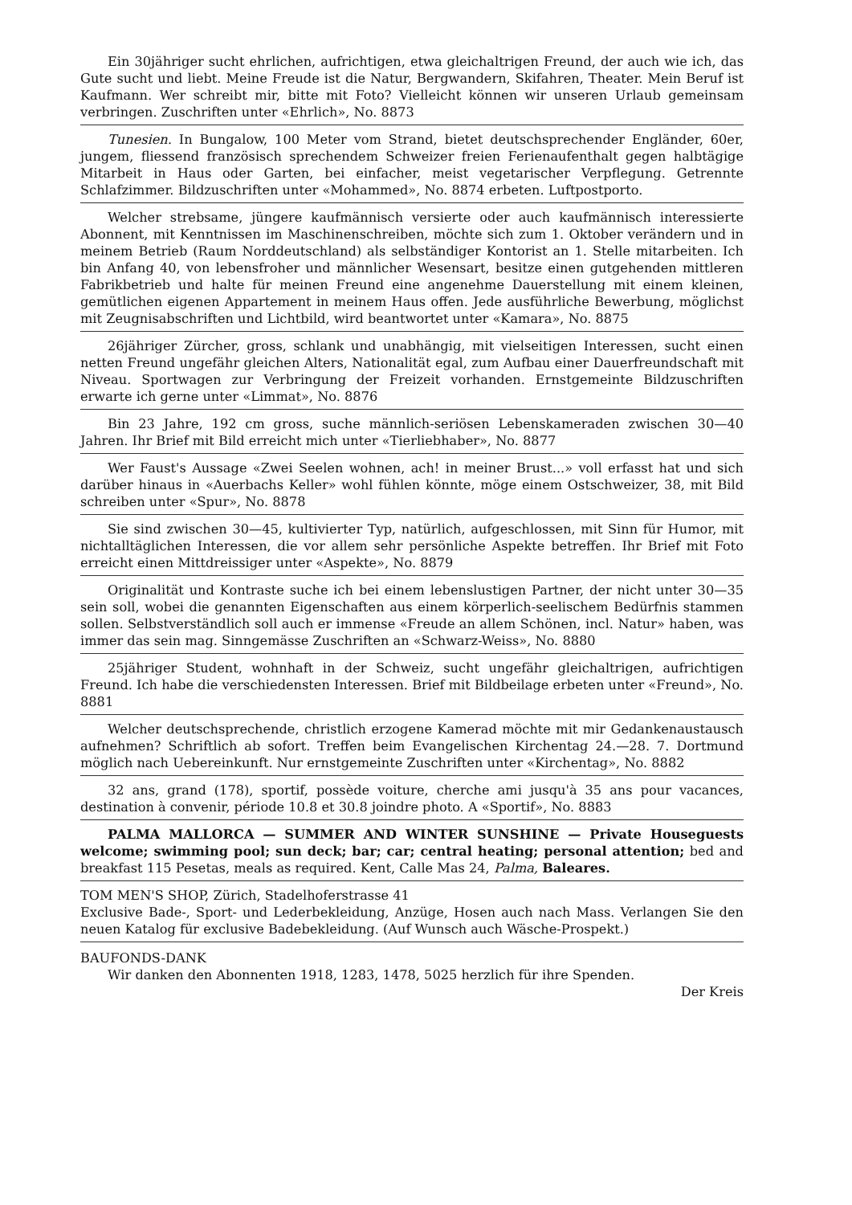Ein 30jähriger sucht ehrlichen, aufrichtigen, etwa gleichaltrigen Freund, der auch wie ich, das Gute sucht und liebt. Meine Freude ist die Natur, Bergwandern, Skifahren, Theater. Mein Beruf ist Kaufmann. Wer schreibt mir, bitte mit Foto? Vielleicht können wir unseren Urlaub gemeinsam verbringen. Zuschriften unter «Ehrlich», No. 8873
Tunesien. In Bungalow, 100 Meter vom Strand, bietet deutschsprechender Engländer, 60er, jungem, fliessend französisch sprechendem Schweizer freien Ferienaufenthalt gegen halbtägige Mitarbeit in Haus oder Garten, bei einfacher, meist vegetarischer Verpflegung. Getrennte Schlafzimmer. Bildzuschriften unter «Mohammed», No. 8874 erbeten. Luftpostporto.
Welcher strebsame, jüngere kaufmännisch versierte oder auch kaufmännisch interessierte Abonnent, mit Kenntnissen im Maschinenschreiben, möchte sich zum 1. Oktober verändern und in meinem Betrieb (Raum Norddeutschland) als selbständiger Kontorist an 1. Stelle mitarbeiten. Ich bin Anfang 40, von lebensfroher und männlicher Wesensart, besitze einen gutgehenden mittleren Fabrikbetrieb und halte für meinen Freund eine angenehme Dauerstellung mit einem kleinen, gemütlichen eigenen Appartement in meinem Haus offen. Jede ausführliche Bewerbung, möglichst mit Zeugnisabschriften und Lichtbild, wird beantwortet unter «Kamara», No. 8875
26jähriger Zürcher, gross, schlank und unabhängig, mit vielseitigen Interessen, sucht einen netten Freund ungefähr gleichen Alters, Nationalität egal, zum Aufbau einer Dauerfreundschaft mit Niveau. Sportwagen zur Verbringung der Freizeit vorhanden. Ernstgemeinte Bildzuschriften erwarte ich gerne unter «Limmat», No. 8876
Bin 23 Jahre, 192 cm gross, suche männlich-seriösen Lebenskameraden zwischen 30—40 Jahren. Ihr Brief mit Bild erreicht mich unter «Tierliebhaber», No. 8877
Wer Faust's Aussage «Zwei Seelen wohnen, ach! in meiner Brust...» voll erfasst hat und sich darüber hinaus in «Auerbachs Keller» wohl fühlen könnte, möge einem Ostschweizer, 38, mit Bild schreiben unter «Spur», No. 8878
Sie sind zwischen 30—45, kultivierter Typ, natürlich, aufgeschlossen, mit Sinn für Humor, mit nichtalltäglichen Interessen, die vor allem sehr persönliche Aspekte betreffen. Ihr Brief mit Foto erreicht einen Mittdreissiger unter «Aspekte», No. 8879
Originalität und Kontraste suche ich bei einem lebenslustigen Partner, der nicht unter 30—35 sein soll, wobei die genannten Eigenschaften aus einem körperlich-seelischem Bedürfnis stammen sollen. Selbstverständlich soll auch er immense «Freude an allem Schönen, incl. Natur» haben, was immer das sein mag. Sinngemässe Zuschriften an «Schwarz-Weiss», No. 8880
25jähriger Student, wohnhaft in der Schweiz, sucht ungefähr gleichaltrigen, aufrichtigen Freund. Ich habe die verschiedensten Interessen. Brief mit Bildbeilage erbeten unter «Freund», No. 8881
Welcher deutschsprechende, christlich erzogene Kamerad möchte mit mir Gedankenaustausch aufnehmen? Schriftlich ab sofort. Treffen beim Evangelischen Kirchentag 24.—28. 7. Dortmund möglich nach Uebereinkunft. Nur ernstgemeinte Zuschriften unter «Kirchentag», No. 8882
32 ans, grand (178), sportif, possède voiture, cherche ami jusqu'à 35 ans pour vacances, destination à convenir, période 10.8 et 30.8 joindre photo. A «Sportif», No. 8883
PALMA MALLORCA — SUMMER AND WINTER SUNSHINE — Private Houseguests welcome; swimming pool; sun deck; bar; car; central heating; personal attention; bed and breakfast 115 Pesetas, meals as required. Kent, Calle Mas 24, Palma, Baleares.
TOM MEN'S SHOP, Zürich, Stadelhoferstrasse 41
Exclusive Bade-, Sport- und Lederbekleidung, Anzüge, Hosen auch nach Mass. Verlangen Sie den neuen Katalog für exclusive Badebekleidung. (Auf Wunsch auch Wäsche-Prospekt.)
BAUFONDS-DANK
Wir danken den Abonnenten 1918, 1283, 1478, 5025 herzlich für ihre Spenden.
Der Kreis